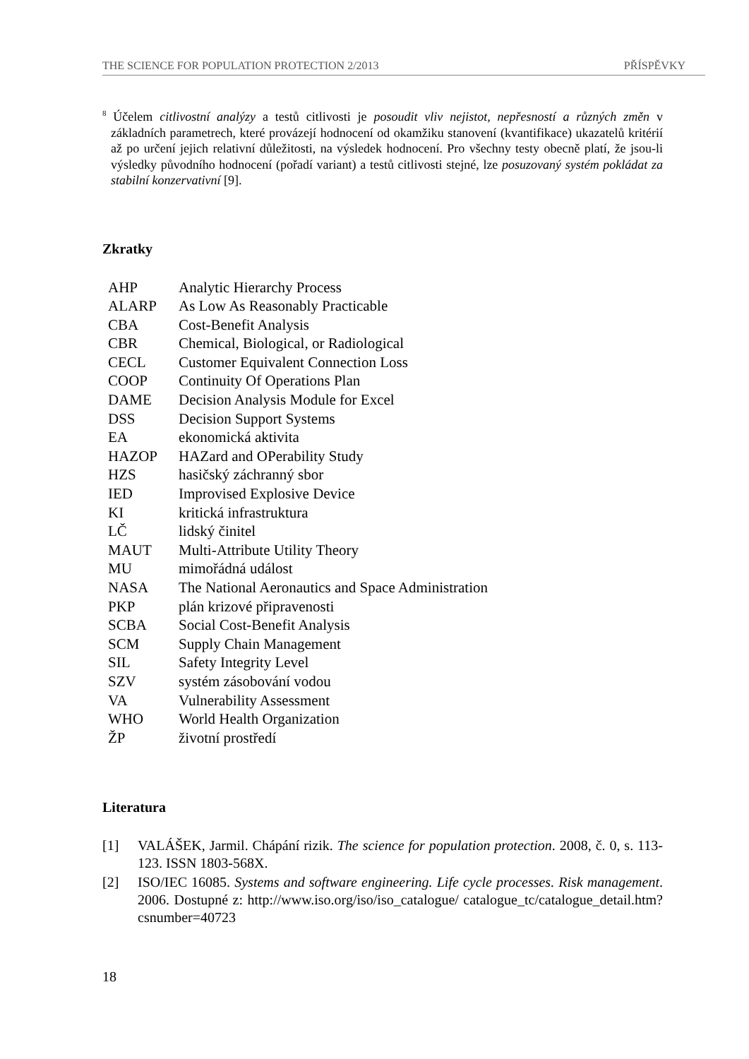THE SCIENCE FOR POPULATION PROTECTION 2/2013 PŘÍSPĚVKY
<sup>8</sup> Účelem citlivostní analýzy a testů citlivosti je posoudit vliv nejistot, nepřesností a různých změn v základních parametrech, které provázejí hodnocení od okamžiku stanovení (kvantifikace) ukazatelů kritérií až po určení jejich relativní důležitosti, na výsledek hodnocení. Pro všechny testy obecně platí, že jsou-li výsledky původního hodnocení (pořadí variant) a testů citlivosti stejné, lze posuzovaný systém pokládat za stabilní konzervativní [9].
Zkratky
| AHP | Analytic Hierarchy Process |
| ALARP | As Low As Reasonably Practicable |
| CBA | Cost-Benefit Analysis |
| CBR | Chemical, Biological, or Radiological |
| CECL | Customer Equivalent Connection Loss |
| COOP | Continuity Of Operations Plan |
| DAME | Decision Analysis Module for Excel |
| DSS | Decision Support Systems |
| EA | ekonomická aktivita |
| HAZOP | HAZard and OPerability Study |
| HZS | hasičský záchranný sbor |
| IED | Improvised Explosive Device |
| KI | kritická infrastruktura |
| LČ | lidský činitel |
| MAUT | Multi-Attribute Utility Theory |
| MU | mimořádná událost |
| NASA | The National Aeronautics and Space Administration |
| PKP | plán krizové připravenosti |
| SCBA | Social Cost-Benefit Analysis |
| SCM | Supply Chain Management |
| SIL | Safety Integrity Level |
| SZV | systém zásobování vodou |
| VA | Vulnerability Assessment |
| WHO | World Health Organization |
| ŽP | životní prostředí |
Literatura
[1] VALÁŠEK, Jarmil. Chápání rizik. The science for population protection. 2008, č. 0, s. 113-123. ISSN 1803-568X.
[2] ISO/IEC 16085. Systems and software engineering. Life cycle processes. Risk management. 2006. Dostupné z: http://www.iso.org/iso/iso_catalogue/ catalogue_tc/catalogue_detail.htm?csnumber=40723
18